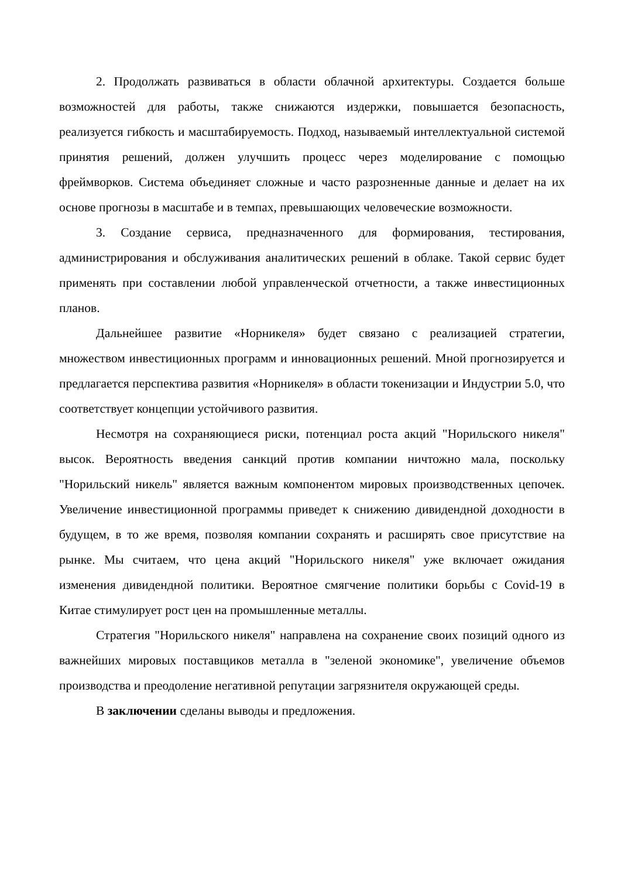2. Продолжать развиваться в области облачной архитектуры. Создается больше возможностей для работы, также снижаются издержки, повышается безопасность, реализуется гибкость и масштабируемость. Подход, называемый интеллектуальной системой принятия решений, должен улучшить процесс через моделирование с помощью фреймворков. Система объединяет сложные и часто разрозненные данные и делает на их основе прогнозы в масштабе и в темпах, превышающих человеческие возможности.
3. Создание сервиса, предназначенного для формирования, тестирования, администрирования и обслуживания аналитических решений в облаке. Такой сервис будет применять при составлении любой управленческой отчетности, а также инвестиционных планов.
Дальнейшее развитие «Норникеля» будет связано с реализацией стратегии, множеством инвестиционных программ и инновационных решений. Мной прогнозируется и предлагается перспектива развития «Норникеля» в области токенизации и Индустрии 5.0, что соответствует концепции устойчивого развития.
Несмотря на сохраняющиеся риски, потенциал роста акций "Норильского никеля" высок. Вероятность введения санкций против компании ничтожно мала, поскольку "Норильский никель" является важным компонентом мировых производственных цепочек. Увеличение инвестиционной программы приведет к снижению дивидендной доходности в будущем, в то же время, позволяя компании сохранять и расширять свое присутствие на рынке. Мы считаем, что цена акций "Норильского никеля" уже включает ожидания изменения дивидендной политики. Вероятное смягчение политики борьбы с Covid-19 в Китае стимулирует рост цен на промышленные металлы.
Стратегия "Норильского никеля" направлена на сохранение своих позиций одного из важнейших мировых поставщиков металла в "зеленой экономике", увеличение объемов производства и преодоление негативной репутации загрязнителя окружающей среды.
В заключении сделаны выводы и предложения.